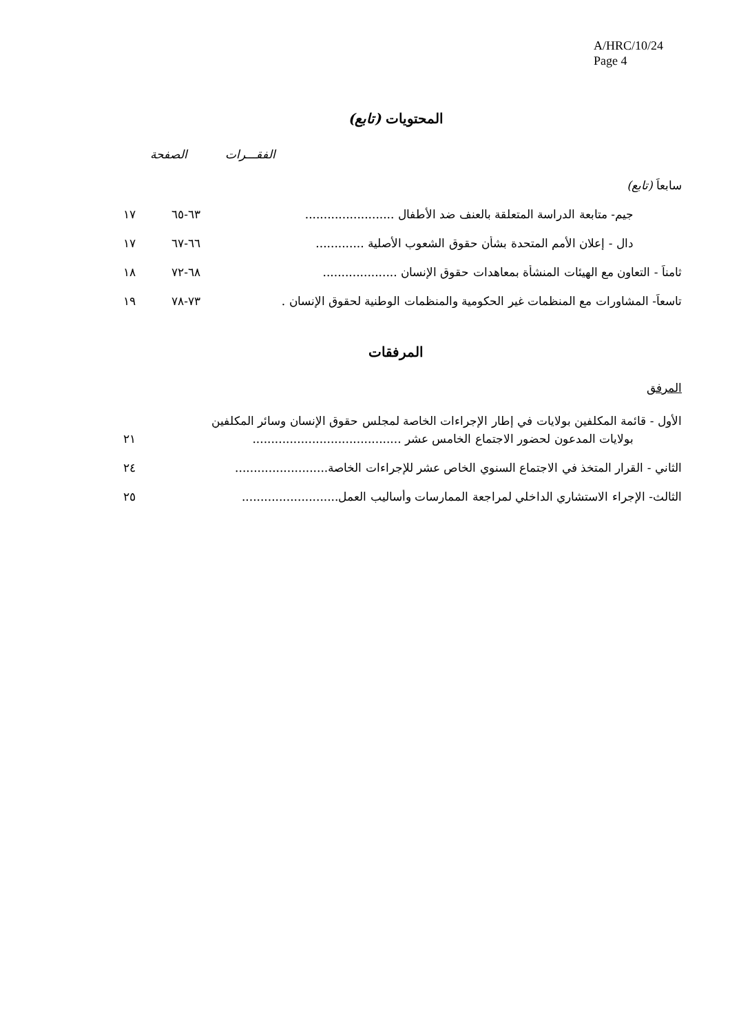A/HRC/10/24
Page 4
المحتويات (تابع)
الفقـــرات الصفحة
سابعاً (تابع)
جيم- متابعة الدراسة المتعلقة بالعنف ضد الأطفال ........................ ٦٣-٦٥ ١٧
دال - إعلان الأمم المتحدة بشأن حقوق الشعوب الأصلية ............. ٦٦-٦٧ ١٧
ثامناً - التعاون مع الهيئات المنشأة بمعاهدات حقوق الإنسان .................... ٦٨-٧٢ ١٨
تاسعاً- المشاورات مع المنظمات غير الحكومية والمنظمات الوطنية لحقوق الإنسان . ٧٣-٧٨ ١٩
المرفقات
المرفق
الأول - قائمة المكلفين بولايات في إطار الإجراءات الخاصة لمجلس حقوق الإنسان وسائر المكلفين
بولايات المدعون لحضور الاجتماع الخامس عشر ........................................ ٢١
الثاني - القرار المتخذ في الاجتماع السنوي الخاص عشر للإجراءات الخاصة......................... ٢٤
الثالث- الإجراء الاستشاري الداخلي لمراجعة الممارسات وأساليب العمل.......................... ٢٥